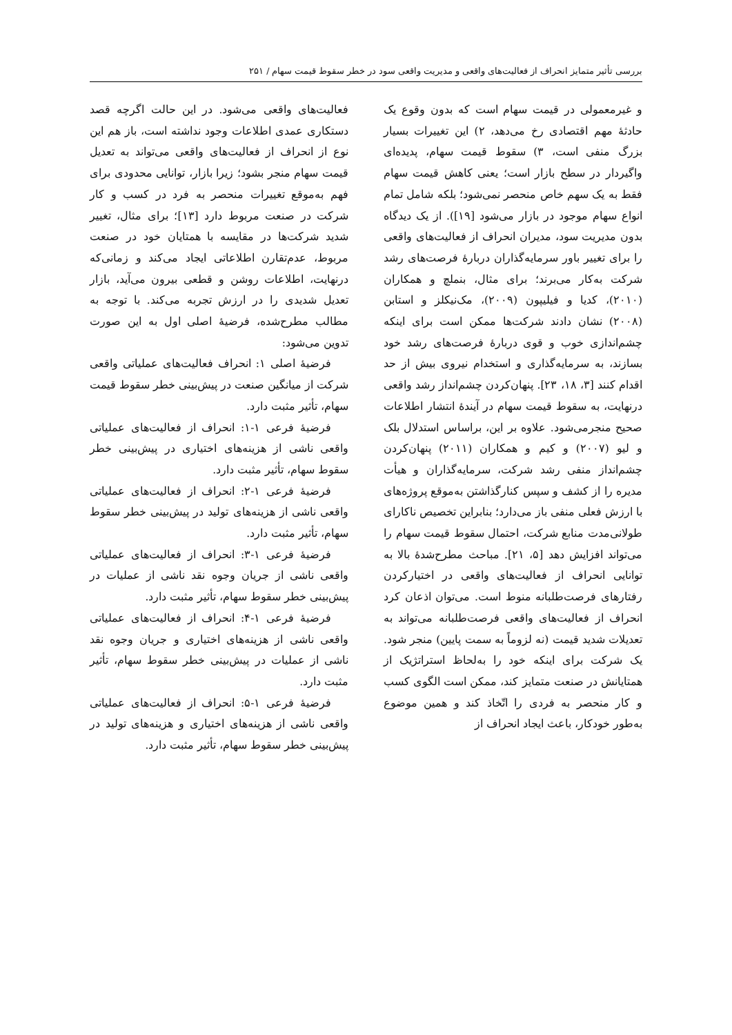بررسی تأثیر متمایز انحراف از فعالیت‌های واقعی و مدیریت واقعی سود در خطر سقوط قیمت سهام / ۲۵۱
و غیرمعمولی در قیمت سهام است که بدون وقوع یک حادثهٔ مهم اقتصادی رخ می‌دهد، ۲) این تغییرات بسیار بزرگ منفی است، ۳) سقوط قیمت سهام، پدیده‌ای واگیردار در سطح بازار است؛ یعنی کاهش قیمت سهام فقط به یک سهم خاص منحصر نمی‌شود؛ بلکه شامل تمام انواع سهام موجود در بازار می‌شود [۱۹]). از یک دیدگاه بدون مدیریت سود، مدیران انحراف از فعالیت‌های واقعی را برای تغییر باور سرمایه‌گذاران دربارهٔ فرصت‌های رشد شرکت به‌کار می‌برند؛ برای مثال، بنملچ و همکاران (۲۰۱۰)، کدیا و فیلیپون (۲۰۰۹)، مک‌نیکلز و استابن (۲۰۰۸) نشان دادند شرکت‌ها ممکن است برای اینکه چشم‌اندازی خوب و قوی دربارهٔ فرصت‌های رشد خود بسازند، به سرمایه‌گذاری و استخدام نیروی بیش از حد اقدام کنند [۳، ۱۸، ۲۳]. پنهان‌کردن چشم‌انداز رشد واقعی درنهایت، به سقوط قیمت سهام در آیندهٔ انتشار اطلاعات صحیح منجرمی‌شود. علاوه بر این، براساس استدلال بلک و لیو (۲۰۰۷) و کیم و همکاران (۲۰۱۱) پنهان‌کردن چشم‌انداز منفی رشد شرکت، سرمایه‌گذاران و هیأت مدیره را از کشف و سپس کنارگذاشتن به‌موقع پروژه‌های با ارزش فعلی منفی باز می‌دارد؛ بنابراین تخصیص ناکارای طولانی‌مدت منابع شرکت، احتمال سقوط قیمت سهام را می‌تواند افزایش دهد [۵، ۲۱]. مباحث مطرح‌شدهٔ بالا به توانایی انحراف از فعالیت‌های واقعی در اختیارکردن رفتارهای فرصت‌طلبانه منوط است. می‌توان اذعان کرد انحراف از فعالیت‌های واقعی فرصت‌طلبانه می‌تواند به تعدیلات شدید قیمت (نه لزوماً به سمت پایین) منجر شود. یک شرکت برای اینکه خود را به‌لحاظ استراتژیک از همتایانش در صنعت متمایز کند، ممکن است الگوی کسب و کار منحصر به فردی را اتّخاذ کند و همین موضوع به‌طور خودکار، باعث ایجاد انحراف از
فعالیت‌های واقعی می‌شود. در این حالت اگرچه قصد دستکاری عمدی اطلاعات وجود نداشته است، باز هم این نوع از انحراف از فعالیت‌های واقعی می‌تواند به تعدیل قیمت سهام منجر بشود؛ زیرا بازار، توانایی محدودی برای فهم به‌موقع تغییرات منحصر به فرد در کسب و کار شرکت در صنعت مربوط دارد [۱۳]؛ برای مثال، تغییر شدید شرکت‌ها در مقایسه با همتایان خود در صنعت مربوط، عدم‌تقارن اطلاعاتی ایجاد می‌کند و زمانی‌که درنهایت، اطلاعات روشن و قطعی بیرون می‌آید، بازار تعدیل شدیدی را در ارزش تجربه می‌کند. با توجه به مطالب مطرح‌شده، فرضیهٔ اصلی اول به این صورت تدوین می‌شود:
فرضیهٔ اصلی ۱: انحراف فعالیت‌های عملیاتی واقعی شرکت از میانگین صنعت در پیش‌بینی خطر سقوط قیمت سهام، تأثیر مثبت دارد.
فرضیهٔ فرعی ۱-۱: انحراف از فعالیت‌های عملیاتی واقعی ناشی از هزینه‌های اختیاری در پیش‌بینی خطر سقوط سهام، تأثیر مثبت دارد.
فرضیهٔ فرعی ۱-۲: انحراف از فعالیت‌های عملیاتی واقعی ناشی از هزینه‌های تولید در پیش‌بینی خطر سقوط سهام، تأثیر مثبت دارد.
فرضیهٔ فرعی ۱-۳: انحراف از فعالیت‌های عملیاتی واقعی ناشی از جریان وجوه نقد ناشی از عملیات در پیش‌بینی خطر سقوط سهام، تأثیر مثبت دارد.
فرضیهٔ فرعی ۱-۴: انحراف از فعالیت‌های عملیاتی واقعی ناشی از هزینه‌های اختیاری و جریان وجوه نقد ناشی از عملیات در پیش‌بینی خطر سقوط سهام، تأثیر مثبت دارد.
فرضیهٔ فرعی ۱-۵: انحراف از فعالیت‌های عملیاتی واقعی ناشی از هزینه‌های اختیاری و هزینه‌های تولید در پیش‌بینی خطر سقوط سهام، تأثیر مثبت دارد.